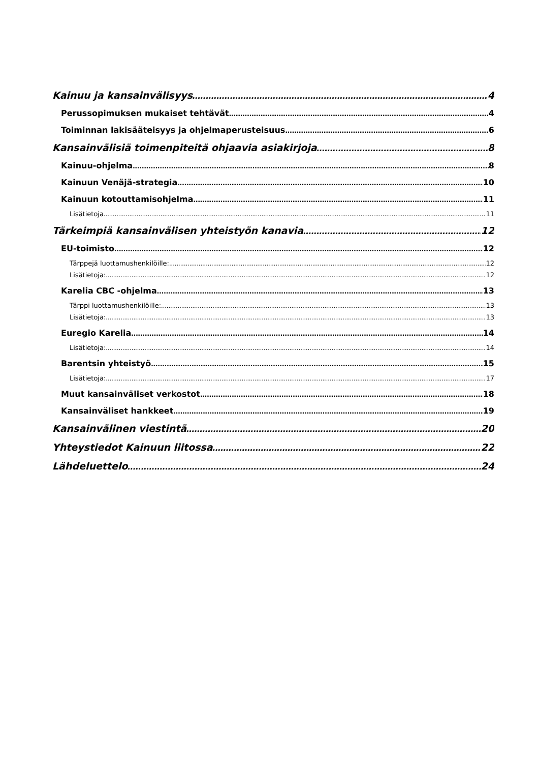Kainuu ja kansainvälisyys 4
Perussopimuksen mukaiset tehtävät 4
Toiminnan lakisääteisyys ja ohjelmaperusteisuus 6
Kansainvälisiä toimenpiteitä ohjaavia asiakirjoja 8
Kainuu-ohjelma 8
Kainuun Venäjä-strategia 10
Kainuun kotouttamisohjelma 11
Lisätietoja 11
Tärkeimpiä kansainvälisen yhteistyön kanavia 12
EU-toimisto 12
Tärppejä luottamushenkilöille: 12
Lisätietoja: 12
Karelia CBC -ohjelma 13
Tärppi luottamushenkilöille: 13
Lisätietoja: 13
Euregio Karelia 14
Lisätietoja: 14
Barentsin yhteistyö 15
Lisätietoja: 17
Muut kansainväliset verkostot 18
Kansainväliset hankkeet 19
Kansainvälinen viestintä 20
Yhteystiedot Kainuun liitossa 22
Lähdeluettelo 24